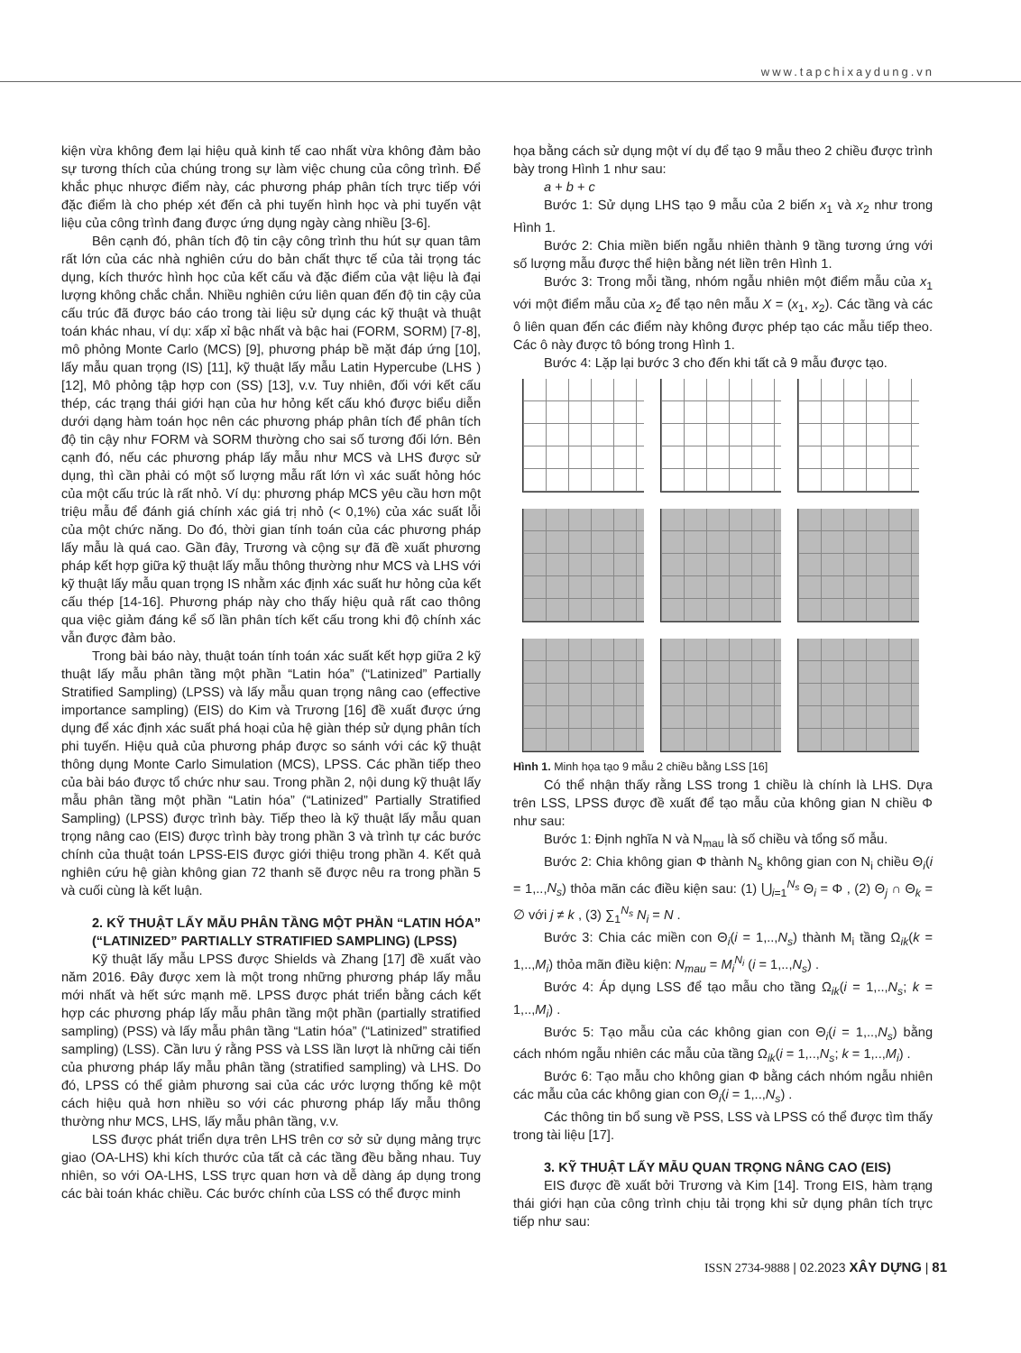www.tapchixaydung.vn
kiện vừa không đem lại hiệu quả kinh tế cao nhất vừa không đảm bảo sự tương thích của chúng trong sự làm việc chung của công trình. Để khắc phục nhược điểm này, các phương pháp phân tích trực tiếp với đặc điểm là cho phép xét đến cả phi tuyến hình học và phi tuyến vật liệu của công trình đang được ứng dụng ngày càng nhiều [3-6].
Bên cạnh đó, phân tích độ tin cậy công trình thu hút sự quan tâm rất lớn của các nhà nghiên cứu do bản chất thực tế của tải trọng tác dụng, kích thước hình học của kết cấu và đặc điểm của vật liệu là đại lượng không chắc chắn. Nhiều nghiên cứu liên quan đến độ tin cậy của cấu trúc đã được báo cáo trong tài liệu sử dụng các kỹ thuật và thuật toán khác nhau, ví dụ: xấp xỉ bậc nhất và bậc hai (FORM, SORM) [7-8], mô phỏng Monte Carlo (MCS) [9], phương pháp bề mặt đáp ứng [10], lấy mẫu quan trọng (IS) [11], kỹ thuật lấy mẫu Latin Hypercube (LHS ) [12], Mô phỏng tập hợp con (SS) [13], v.v. Tuy nhiên, đối với kết cấu thép, các trạng thái giới hạn của hư hỏng kết cấu khó được biểu diễn dưới dạng hàm toán học nên các phương pháp phân tích để phân tích độ tin cậy như FORM và SORM thường cho sai số tương đối lớn. Bên cạnh đó, nếu các phương pháp lấy mẫu như MCS và LHS được sử dụng, thì cần phải có một số lượng mẫu rất lớn vì xác suất hỏng hóc của một cấu trúc là rất nhỏ. Ví dụ: phương pháp MCS yêu cầu hơn một triệu mẫu để đánh giá chính xác giá trị nhỏ (< 0,1%) của xác suất lỗi của một chức năng. Do đó, thời gian tính toán của các phương pháp lấy mẫu là quá cao. Gần đây, Trương và cộng sự đã đề xuất phương pháp kết hợp giữa kỹ thuật lấy mẫu thông thường như MCS và LHS với kỹ thuật lấy mẫu quan trọng IS nhằm xác định xác suất hư hỏng của kết cấu thép [14-16]. Phương pháp này cho thấy hiệu quả rất cao thông qua việc giảm đáng kể số lần phân tích kết cấu trong khi độ chính xác vẫn được đảm bảo.
Trong bài báo này, thuật toán tính toán xác suất kết hợp giữa 2 kỹ thuật lấy mẫu phân tầng một phần “Latin hóa” (“Latinized” Partially Stratified Sampling) (LPSS) và lấy mẫu quan trọng nâng cao (effective importance sampling) (EIS) do Kim và Trương [16] đề xuất được ứng dụng để xác định xác suất phá hoại của hệ giàn thép sử dụng phân tích phi tuyến. Hiệu quả của phương pháp được so sánh với các kỹ thuật thông dụng Monte Carlo Simulation (MCS), LPSS. Các phần tiếp theo của bài báo được tổ chức như sau. Trong phần 2, nội dung kỹ thuật lấy mẫu phân tầng một phần “Latin hóa” (“Latinized” Partially Stratified Sampling) (LPSS) được trình bày. Tiếp theo là kỹ thuật lấy mẫu quan trọng nâng cao (EIS) được trình bày trong phần 3 và trình tự các bước chính của thuật toán LPSS-EIS được giới thiệu trong phần 4. Kết quả nghiên cứu hệ giàn không gian 72 thanh sẽ được nêu ra trong phần 5 và cuối cùng là kết luận.
2. KỸ THUẬT LẤY MẪU PHÂN TẦNG MỘT PHẦN “LATIN HÓA” (“LATINIZED” PARTIALLY STRATIFIED SAMPLING) (LPSS)
Kỹ thuật lấy mẫu LPSS được Shields và Zhang [17] đề xuất vào năm 2016. Đây được xem là một trong những phương pháp lấy mẫu mới nhất và hết sức mạnh mẽ. LPSS được phát triển bằng cách kết hợp các phương pháp lấy mẫu phân tầng một phần (partially stratified sampling) (PSS) và lấy mẫu phân tầng “Latin hóa” (“Latinized” stratified sampling) (LSS). Cần lưu ý rằng PSS và LSS lần lượt là những cải tiến của phương pháp lấy mẫu phân tầng (stratified sampling) và LHS. Do đó, LPSS có thể giảm phương sai của các ước lượng thống kê một cách hiệu quả hơn nhiều so với các phương pháp lấy mẫu thông thường như MCS, LHS, lấy mẫu phân tầng, v.v.
LSS được phát triển dựa trên LHS trên cơ sở sử dụng mảng trực giao (OA-LHS) khi kích thước của tất cả các tầng đều bằng nhau. Tuy nhiên, so với OA-LHS, LSS trực quan hơn và dễ dàng áp dụng trong các bài toán khác chiều. Các bước chính của LSS có thể được minh
họa bằng cách sử dụng một ví dụ để tạo 9 mẫu theo 2 chiều được trình bày trong Hình 1 như sau:
a + b + c
Bước 1: Sử dụng LHS tạo 9 mẫu của 2 biến x<sub>1</sub> và x<sub>2</sub> như trong Hình 1.
Bước 2: Chia miền biến ngẫu nhiên thành 9 tầng tương ứng với số lượng mẫu được thể hiện bằng nét liền trên Hình 1.
Bước 3: Trong mỗi tầng, nhóm ngẫu nhiên một điểm mẫu của x<sub>1</sub> với một điểm mẫu của x<sub>2</sub> để tạo nên mẫu X = (x<sub>1</sub>, x<sub>2</sub>). Các tầng và các ô liên quan đến các điểm này không được phép tạo các mẫu tiếp theo. Các ô này được tô bóng trong Hình 1.
Bước 4: Lặp lại bước 3 cho đến khi tất cả 9 mẫu được tạo.
Hình 1. Minh họa tạo 9 mẫu 2 chiều bằng LSS [16]
Có thể nhận thấy rằng LSS trong 1 chiều là chính là LHS. Dựa trên LSS, LPSS được đề xuất để tạo mẫu của không gian N chiều Φ như sau:
Bước 1: Định nghĩa N và N<sub>mau</sub> là số chiều và tổng số mẫu.
Bước 2: Chia không gian Φ thành N<sub>s</sub> không gian con N<sub>i</sub> chiều Θ<sub>i</sub>(i = 1,..,N<sub>s</sub>) thỏa mãn các điều kiện sau: (1) ⋃<sub>i=1</sub><sup>N<sub>s</sub></sup> Θ<sub>i</sub> = Φ , (2) Θ<sub>j</sub> ∩ Θ<sub>k</sub> = ∅ với j ≠ k , (3) ∑<sub>1</sub><sup>N<sub>s</sub></sup> N<sub>i</sub> = N .
Bước 3: Chia các miền con Θ<sub>i</sub>(i = 1,..,N<sub>s</sub>) thành M<sub>i</sub> tầng Ω<sub>ik</sub>(k = 1,..,M<sub>i</sub>) thỏa mãn điều kiện: N<sub>mau</sub> = M<sub>i</sub><sup>N<sub>i</sub></sup> (i = 1,..,N<sub>s</sub>) .
Bước 4: Áp dụng LSS để tạo mẫu cho tầng Ω<sub>ik</sub>(i = 1,..,N<sub>s</sub>; k = 1,..,M<sub>i</sub>) .
Bước 5: Tạo mẫu của các không gian con Θ<sub>i</sub>(i = 1,..,N<sub>s</sub>) bằng cách nhóm ngẫu nhiên các mẫu của tầng Ω<sub>ik</sub>(i = 1,..,N<sub>s</sub>; k = 1,..,M<sub>i</sub>) .
Bước 6: Tạo mẫu cho không gian Φ bằng cách nhóm ngẫu nhiên các mẫu của các không gian con Θ<sub>i</sub>(i = 1,..,N<sub>s</sub>) .
Các thông tin bổ sung về PSS, LSS và LPSS có thể được tìm thấy trong tài liệu [17].
3. KỸ THUẬT LẤY MẪU QUAN TRỌNG NÂNG CAO (EIS)
EIS được đề xuất bởi Trương và Kim [14]. Trong EIS, hàm trạng thái giới hạn của công trình chịu tải trọng khi sử dụng phân tích trực tiếp như sau:
ISSN 2734-9888 | 02.2023 XÂY DỰNG | 81